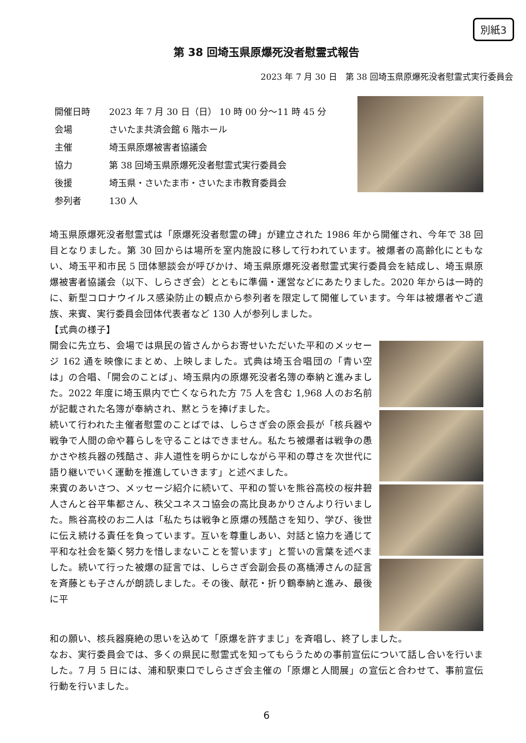別紙3
第 38 回埼玉県原爆死没者慰霊式報告
2023 年 7 月 30 日　第 38 回埼玉県原爆死没者慰霊式実行委員会
| 開催日時 | 2023 年 7 月 30 日（日） 10 時 00 分～11 時 45 分 |
| 会場 | さいたま共済会館 6 階ホール |
| 主催 | 埼玉県原爆被害者協議会 |
| 協力 | 第 38 回埼玉県原爆死没者慰霊式実行委員会 |
| 後援 | 埼玉県・さいたま市・さいたま市教育委員会 |
| 参列者 | 130 人 |
埼玉県原爆死没者慰霊式は「原爆死没者慰霊の碑」が建立された 1986 年から開催され、今年で 38 回目となりました。第 30 回からは場所を室内施設に移して行われています。被爆者の高齢化にともない、埼玉平和市民 5 団体懇談会が呼びかけ、埼玉県原爆死没者慰霊式実行委員会を結成し、埼玉県原爆被害者協議会（以下、しらさぎ会）とともに準備・運営などにあたりました。2020 年からは一時的に、新型コロナウイルス感染防止の観点から参列者を限定して開催しています。今年は被爆者やご遺族、来賓、実行委員会団体代表者など 130 人が参列しました。
【式典の様子】
開会に先立ち、会場では県民の皆さんからお寄せいただいた平和のメッセージ 162 通を映像にまとめ、上映しました。式典は埼玉合唱団の「青い空は」の合唱、「開会のことば」、埼玉県内の原爆死没者名簿の奉納と進みました。2022 年度に埼玉県内で亡くなられた方 75 人を含む 1,968 人のお名前が記載された名簿が奉納され、黙とうを捧げました。
続いて行われた主催者慰霊のことばでは、しらさぎ会の原会長が「核兵器や戦争で人間の命や暮らしを守ることはできません。私たち被爆者は戦争の愚かさや核兵器の残酷さ、非人道性を明らかにしながら平和の尊さを次世代に語り継いでいく運動を推進していきます」と述べました。
来賓のあいさつ、メッセージ紹介に続いて、平和の誓いを熊谷高校の桜井碧人さんと谷平隼都さん、秩父ユネスコ協会の高比良あかりさんより行いました。熊谷高校のお二人は「私たちは戦争と原爆の残酷さを知り、学び、後世に伝え続ける責任を負っています。互いを尊重しあい、対話と協力を通じて平和な社会を築く努力を惜しまないことを誓います」と誓いの言葉を述べました。続いて行った被爆の証言では、しらさぎ会副会長の髙橋溥さんの証言を斉藤とも子さんが朗読しました。その後、献花・折り鶴奉納と進み、最後に平
和の願い、核兵器廃絶の思いを込めて「原爆を許すまじ」を斉唱し、終了しました。
なお、実行委員会では、多くの県民に慰霊式を知ってもらうための事前宣伝について話し合いを行いました。7 月 5 日には、浦和駅東口でしらさぎ会主催の「原爆と人間展」の宣伝と合わせて、事前宣伝行動を行いました。
6